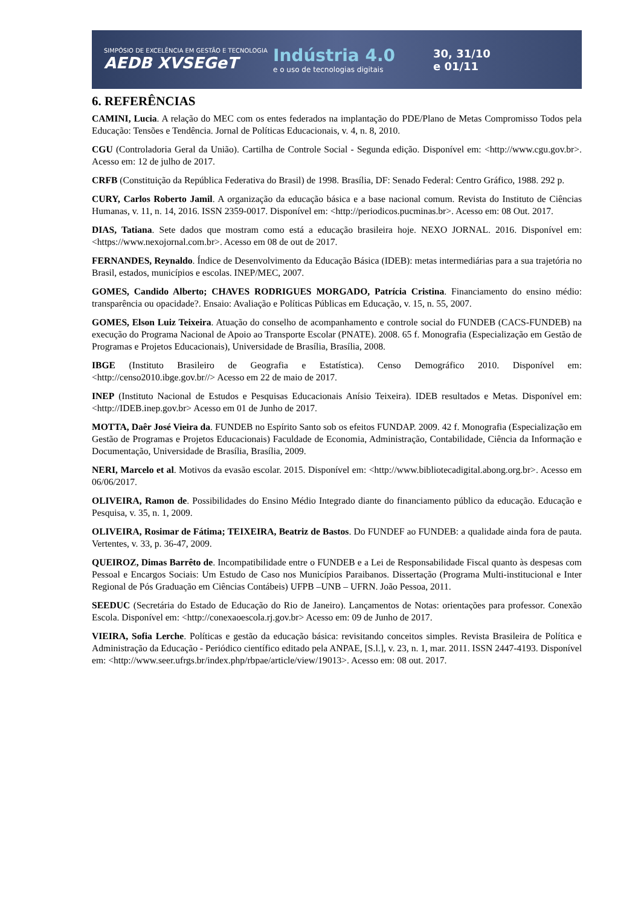SIMPÓSIO DE EXCELÊNCIA EM GESTÃO E TECNOLOGIA
AEDB XVSEGeT
Indústria 4.0
e o uso de tecnologias digitais
30, 31/10
e 01/11
6. REFERÊNCIAS
CAMINI, Lucia. A relação do MEC com os entes federados na implantação do PDE/Plano de Metas Compromisso Todos pela Educação: Tensões e Tendência. Jornal de Políticas Educacionais, v. 4, n. 8, 2010.
CGU (Controladoria Geral da União). Cartilha de Controle Social - Segunda edição. Disponível em: <http://www.cgu.gov.br>. Acesso em: 12 de julho de 2017.
CRFB (Constituição da República Federativa do Brasil) de 1998. Brasília, DF: Senado Federal: Centro Gráfico, 1988. 292 p.
CURY, Carlos Roberto Jamil. A organização da educação básica e a base nacional comum. Revista do Instituto de Ciências Humanas, v. 11, n. 14, 2016. ISSN 2359-0017. Disponível em: <http://periodicos.pucminas.br>. Acesso em: 08 Out. 2017.
DIAS, Tatiana. Sete dados que mostram como está a educação brasileira hoje. NEXO JORNAL. 2016. Disponível em: <https://www.nexojornal.com.br>. Acesso em 08 de out de 2017.
FERNANDES, Reynaldo. Índice de Desenvolvimento da Educação Básica (IDEB): metas intermediárias para a sua trajetória no Brasil, estados, municípios e escolas. INEP/MEC, 2007.
GOMES, Candido Alberto; CHAVES RODRIGUES MORGADO, Patrícia Cristina. Financiamento do ensino médio: transparência ou opacidade?. Ensaio: Avaliação e Políticas Públicas em Educação, v. 15, n. 55, 2007.
GOMES, Elson Luiz Teixeira. Atuação do conselho de acompanhamento e controle social do FUNDEB (CACS-FUNDEB) na execução do Programa Nacional de Apoio ao Transporte Escolar (PNATE). 2008. 65 f. Monografia (Especialização em Gestão de Programas e Projetos Educacionais), Universidade de Brasília, Brasília, 2008.
IBGE (Instituto Brasileiro de Geografia e Estatística). Censo Demográfico 2010. Disponível em: <http://censo2010.ibge.gov.br//> Acesso em 22 de maio de 2017.
INEP (Instituto Nacional de Estudos e Pesquisas Educacionais Anísio Teixeira). IDEB resultados e Metas. Disponível em: <http://IDEB.inep.gov.br> Acesso em 01 de Junho de 2017.
MOTTA, Daêr José Vieira da. FUNDEB no Espírito Santo sob os efeitos FUNDAP. 2009. 42 f. Monografia (Especialização em Gestão de Programas e Projetos Educacionais) Faculdade de Economia, Administração, Contabilidade, Ciência da Informação e Documentação, Universidade de Brasília, Brasília, 2009.
NERI, Marcelo et al. Motivos da evasão escolar. 2015. Disponível em: <http://www.bibliotecadigital.abong.org.br>. Acesso em 06/06/2017.
OLIVEIRA, Ramon de. Possibilidades do Ensino Médio Integrado diante do financiamento público da educação. Educação e Pesquisa, v. 35, n. 1, 2009.
OLIVEIRA, Rosimar de Fátima; TEIXEIRA, Beatriz de Bastos. Do FUNDEF ao FUNDEB: a qualidade ainda fora de pauta. Vertentes, v. 33, p. 36-47, 2009.
QUEIROZ, Dimas Barrêto de. Incompatibilidade entre o FUNDEB e a Lei de Responsabilidade Fiscal quanto às despesas com Pessoal e Encargos Sociais: Um Estudo de Caso nos Municípios Paraibanos. Dissertação (Programa Multi-institucional e Inter Regional de Pós Graduação em Ciências Contábeis) UFPB –UNB – UFRN. João Pessoa, 2011.
SEEDUC (Secretária do Estado de Educação do Rio de Janeiro). Lançamentos de Notas: orientações para professor. Conexão Escola. Disponível em: <http://conexaoescola.rj.gov.br> Acesso em: 09 de Junho de 2017.
VIEIRA, Sofia Lerche. Políticas e gestão da educação básica: revisitando conceitos simples. Revista Brasileira de Política e Administração da Educação - Periódico científico editado pela ANPAE, [S.l.], v. 23, n. 1, mar. 2011. ISSN 2447-4193. Disponível em: <http://www.seer.ufrgs.br/index.php/rbpae/article/view/19013>. Acesso em: 08 out. 2017.